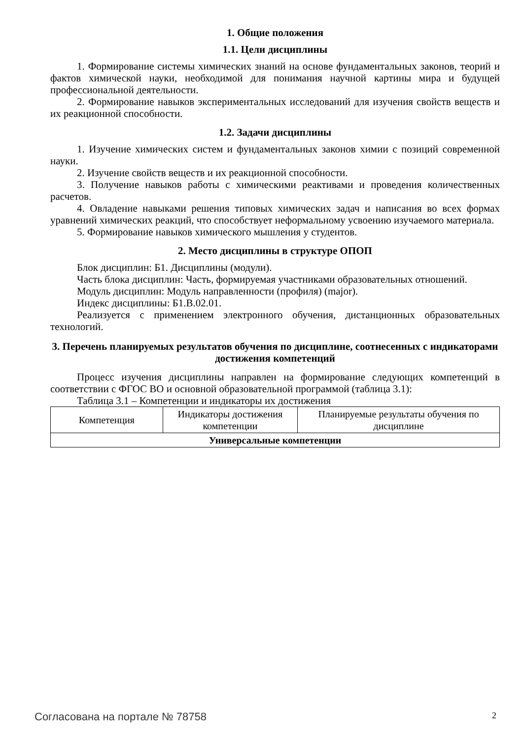1. Общие положения
1.1. Цели дисциплины
1. Формирование системы химических знаний на основе фундаментальных законов, теорий и фактов химической науки, необходимой для понимания научной картины мира и будущей профессиональной деятельности.
2. Формирование навыков экспериментальных исследований для изучения свойств веществ и их реакционной способности.
1.2. Задачи дисциплины
1. Изучение химических систем и фундаментальных законов химии с позиций современной науки.
2. Изучение свойств веществ и их реакционной способности.
3. Получение навыков работы с химическими реактивами и проведения количественных расчетов.
4. Овладение навыками решения типовых химических задач и написания во всех формах уравнений химических реакций, что способствует неформальному усвоению изучаемого материала.
5. Формирование навыков химического мышления у студентов.
2. Место дисциплины в структуре ОПОП
Блок дисциплин: Б1. Дисциплины (модули).
Часть блока дисциплин: Часть, формируемая участниками образовательных отношений.
Модуль дисциплин: Модуль направленности (профиля) (major).
Индекс дисциплины: Б1.В.02.01.
Реализуется с применением электронного обучения, дистанционных образовательных технологий.
3. Перечень планируемых результатов обучения по дисциплине, соотнесенных с индикаторами достижения компетенций
Процесс изучения дисциплины направлен на формирование следующих компетенций в соответствии с ФГОС ВО и основной образовательной программой (таблица 3.1):
Таблица 3.1 – Компетенции и индикаторы их достижения
| Компетенция | Индикаторы достижения компетенции | Планируемые результаты обучения по дисциплине |
| --- | --- | --- |
| Универсальные компетенции | | |
Согласована на портале № 78758 2